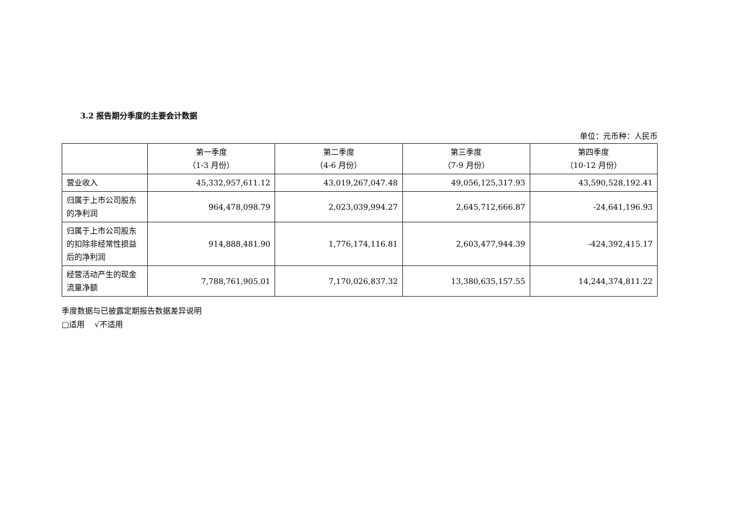3.2 报告期分季度的主要会计数据
单位：元币种：人民币
| | 第一季度 （1-3 月份） | 第二季度 （4-6 月份） | 第三季度 （7-9 月份） | 第四季度 （10-12 月份） |
| --- | --- | --- | --- | --- |
| 营业收入 | 45,332,957,611.12 | 43,019,267,047.48 | 49,056,125,317.93 | 43,590,528,192.41 |
| 归属于上市公司股东的净利润 | 964,478,098.79 | 2,023,039,994.27 | 2,645,712,666.87 | -24,641,196.93 |
| 归属于上市公司股东的扣除非经常性损益后的净利润 | 914,888,481.90 | 1,776,174,116.81 | 2,603,477,944.39 | -424,392,415.17 |
| 经营活动产生的现金流量净额 | 7,788,761,905.01 | 7,170,026,837.32 | 13,380,635,157.55 | 14,244,374,811.22 |
季度数据与已披露定期报告数据差异说明
□适用 √不适用